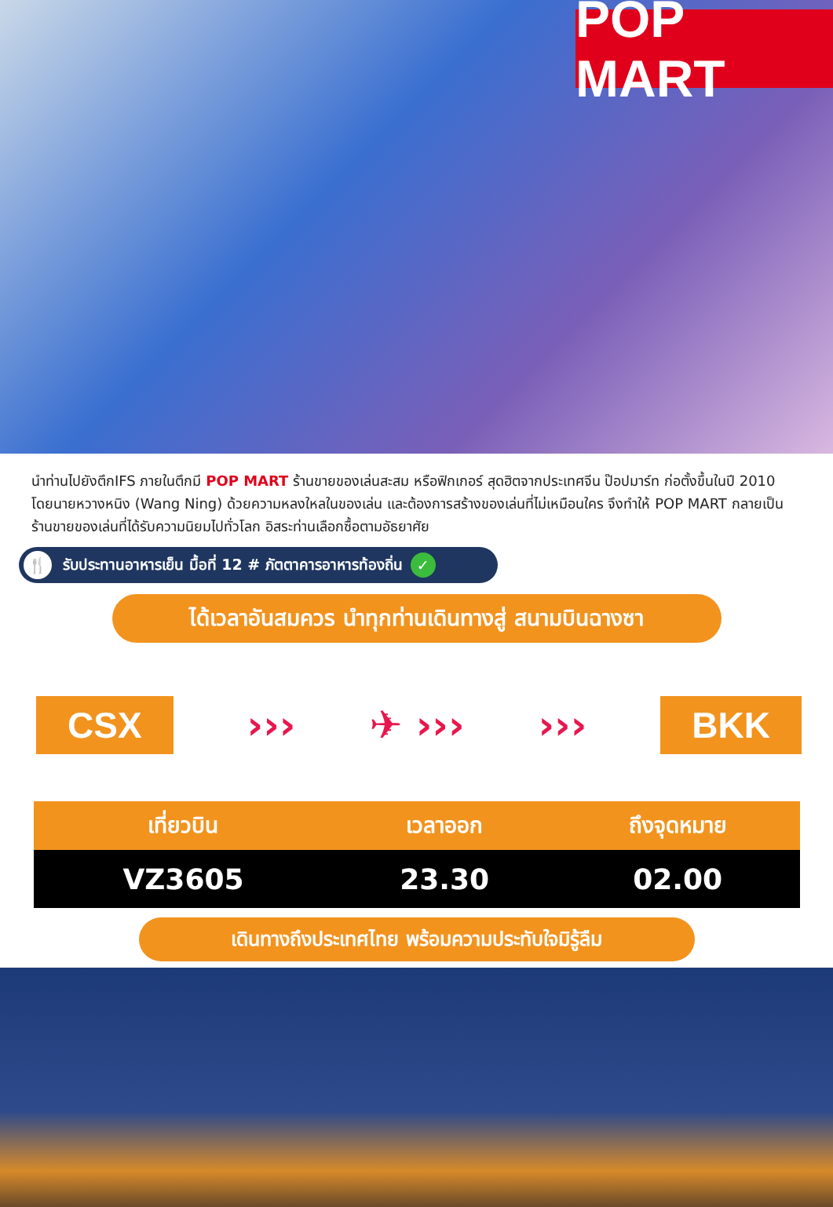POP MART
นำท่านไปยังตึกIFS ภายในตึกมี POP MART ร้านขายของเล่นสะสม หรือฟิกเกอร์ สุดฮิตจากประเทศจีน ป๊อปมาร์ท ก่อตั้งขึ้นในปี 2010 โดยนายหวางหนิง (Wang Ning) ด้วยความหลงใหลในของเล่น และต้องการสร้างของเล่นที่ไม่เหมือนใคร จึงทำให้ POP MART กลายเป็นร้านขายของเล่นที่ได้รับความนิยมไปทั่วโลก อิสระท่านเลือกซื้อตามอัธยาศัย
🍴 รับประทานอาหารเย็น มื้อที่ 12 # ภัตตาคารอาหารท้องถิ่น ✓
ได้เวลาอันสมควร นำทุกท่านเดินทางสู่ สนามบินฉางซา
CSX ››› ✈ ››› ››› BKK
| เที่ยวบิน | เวลาออก | ถึงจุดหมาย |
| --- | --- | --- |
| VZ3605 | 23.30 | 02.00 |
เดินทางถึงประเทศไทย พร้อมความประทับใจมิรู้ลืม